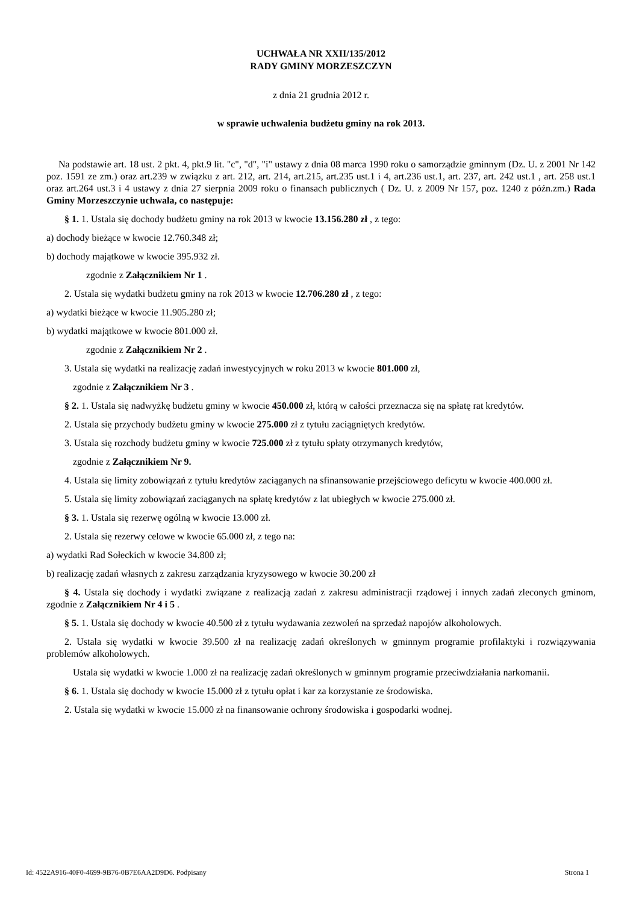UCHWAŁA NR XXII/135/2012
RADY GMINY MORZESZCZYN
z dnia 21 grudnia 2012 r.
w sprawie uchwalenia budżetu gminy na rok 2013.
Na podstawie art. 18 ust. 2 pkt. 4, pkt.9 lit. "c", "d", "i" ustawy z dnia 08 marca 1990 roku o samorządzie gminnym (Dz. U. z 2001 Nr 142 poz. 1591 ze zm.) oraz art.239 w związku z art. 212, art. 214, art.215, art.235 ust.1 i 4, art.236 ust.1, art. 237, art. 242 ust.1 , art. 258 ust.1 oraz art.264 ust.3 i 4 ustawy z dnia 27 sierpnia 2009 roku o finansach publicznych ( Dz. U. z 2009 Nr 157, poz. 1240 z późn.zm.) Rada Gminy Morzeszczynie uchwala, co następuje:
§ 1. 1. Ustala się dochody budżetu gminy na rok 2013 w kwocie 13.156.280 zł , z tego:
a) dochody bieżące w kwocie 12.760.348 zł;
b) dochody majątkowe w kwocie 395.932 zł.
zgodnie z Załącznikiem Nr 1 .
2. Ustala się wydatki budżetu gminy na rok 2013 w kwocie 12.706.280 zł , z tego:
a) wydatki bieżące w kwocie 11.905.280 zł;
b) wydatki majątkowe w kwocie 801.000 zł.
zgodnie z Załącznikiem Nr 2 .
3. Ustala się wydatki na realizację zadań inwestycyjnych w roku 2013 w kwocie 801.000 zł,
zgodnie z Załącznikiem Nr 3 .
§ 2. 1. Ustala się nadwyżkę budżetu gminy w kwocie 450.000 zł, którą w całości przeznacza się na spłatę rat kredytów.
2. Ustala się przychody budżetu gminy w kwocie 275.000 zł z tytułu zaciągniętych kredytów.
3. Ustala się rozchody budżetu gminy w kwocie 725.000 zł z tytułu spłaty otrzymanych kredytów,
zgodnie z Załącznikiem Nr 9.
4. Ustala się limity zobowiązań z tytułu kredytów zaciąganych na sfinansowanie przejściowego deficytu w kwocie 400.000 zł.
5. Ustala się limity zobowiązań zaciąganych na spłatę kredytów z lat ubiegłych w kwocie 275.000 zł.
§ 3. 1. Ustala się rezerwę ogólną w kwocie 13.000 zł.
2. Ustala się rezerwy celowe w kwocie 65.000 zł, z tego na:
a) wydatki Rad Sołeckich w kwocie 34.800 zł;
b) realizację zadań własnych z zakresu zarządzania kryzysowego w kwocie 30.200 zł
§ 4. Ustala się dochody i wydatki związane z realizacją zadań z zakresu administracji rządowej i innych zadań zleconych gminom, zgodnie z Załącznikiem Nr 4 i 5 .
§ 5. 1. Ustala się dochody w kwocie 40.500 zł z tytułu wydawania zezwoleń na sprzedaż napojów alkoholowych.
2. Ustala się wydatki w kwocie 39.500 zł na realizację zadań określonych w gminnym programie profilaktyki i rozwiązywania problemów alkoholowych.
Ustala się wydatki w kwocie 1.000 zł na realizację zadań określonych w gminnym programie przeciwdziałania narkomanii.
§ 6. 1. Ustala się dochody w kwocie 15.000 zł z tytułu opłat i kar za korzystanie ze środowiska.
2. Ustala się wydatki w kwocie 15.000 zł na finansowanie ochrony środowiska i gospodarki wodnej.
Id: 4522A916-40F0-4699-9B76-0B7E6AA2D9D6. Podpisany Strona 1